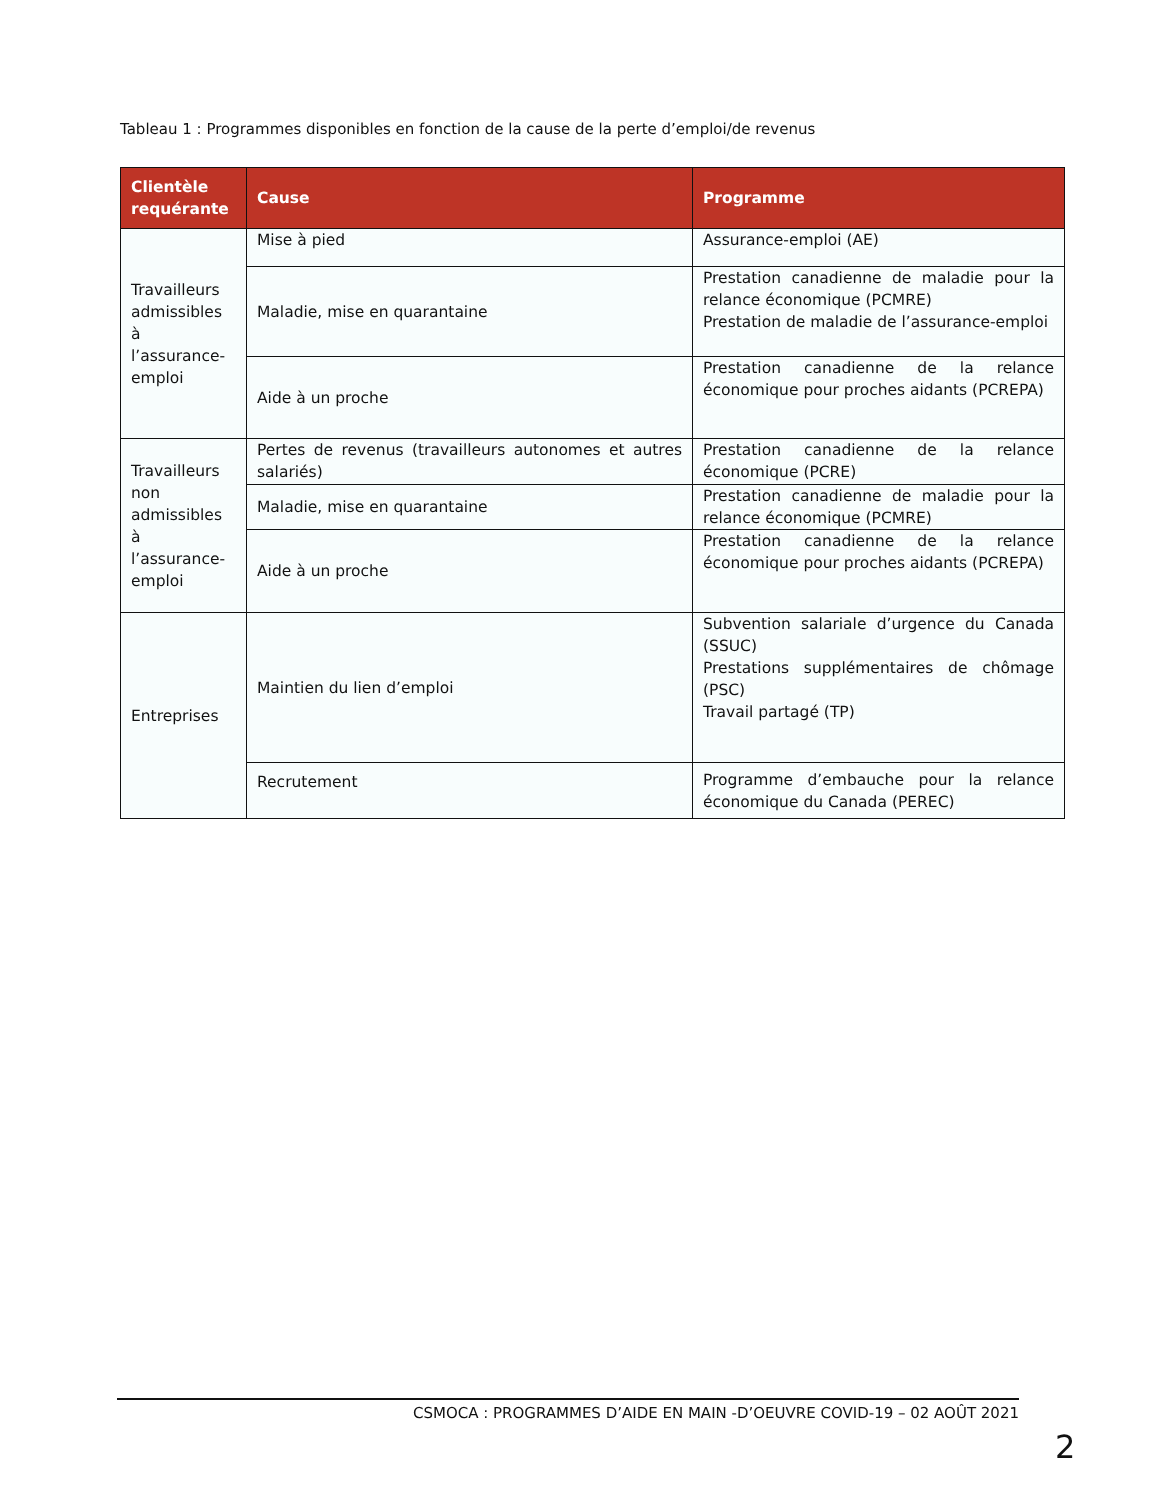Tableau 1 : Programmes disponibles en fonction de la cause de la perte d’emploi/de revenus
| Clientèle requérante | Cause | Programme |
| --- | --- | --- |
| Travailleurs admissibles à l’assurance-emploi | Mise à pied | Assurance-emploi (AE) |
| | Maladie, mise en quarantaine | Prestation canadienne de maladie pour la relance économique (PCMRE) Prestation de maladie de l’assurance-emploi |
| | Aide à un proche | Prestation canadienne de la relance économique pour proches aidants (PCREPA) |
| Travailleurs non admissibles à l’assurance-emploi | Pertes de revenus (travailleurs autonomes et autres salariés) | Prestation canadienne de la relance économique (PCRE) |
| | Maladie, mise en quarantaine | Prestation canadienne de maladie pour la relance économique (PCMRE) |
| | Aide à un proche | Prestation canadienne de la relance économique pour proches aidants (PCREPA) |
| Entreprises | Maintien du lien d’emploi | Subvention salariale d’urgence du Canada (SSUC) Prestations supplémentaires de chômage (PSC) Travail partagé (TP) |
| | Recrutement | Programme d’embauche pour la relance économique du Canada (PEREC) |
CSMOCA : PROGRAMMES D’AIDE EN MAIN -D’OEUVRE COVID-19 – 02 AOÛT 2021
2